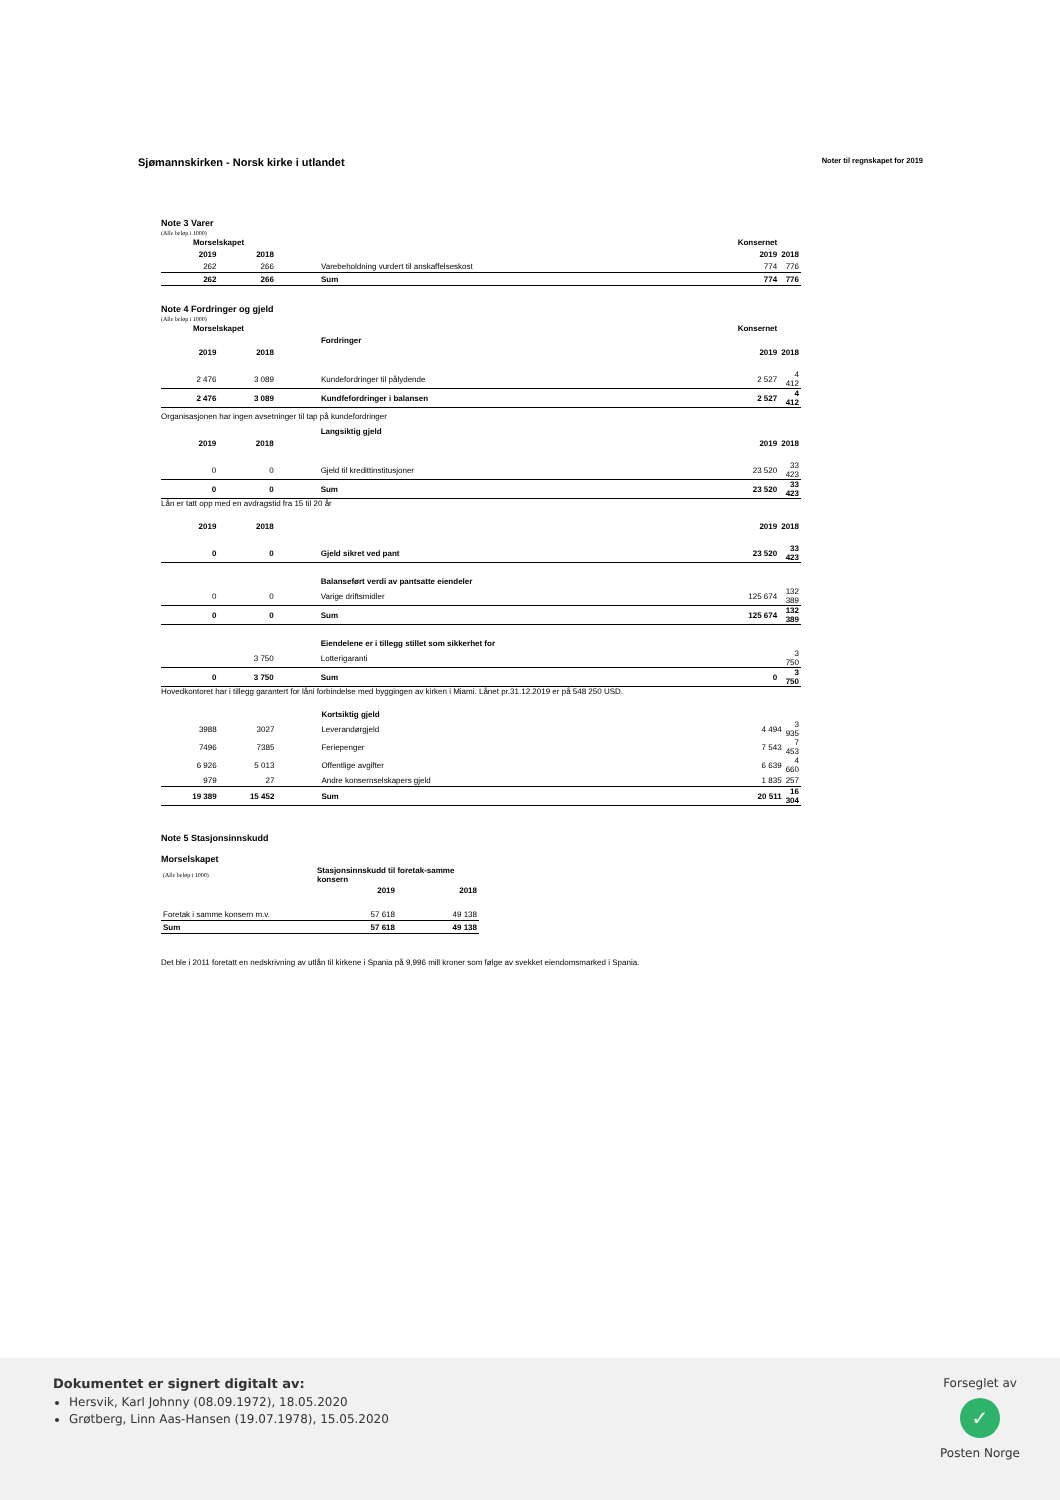Sjømannskirken - Norsk kirke i utlandet Noter til regnskapet for 2019
Note 3 Varer
(Alle beløp i 1000)
| Morselskapet | | | Konsernet | |
| --- | --- | --- | --- | --- |
| 2019 | 2018 | | 2019 | 2018 |
| 262 | 266 | Varebeholdning vurdert til anskaffelseskost | 774 | 776 |
| 262 | 266 | Sum | 774 | 776 |
Note 4 Fordringer og gjeld
(Alle beløp i 1000)
| Morselskapet | | | Konsernet | |
| --- | --- | --- | --- | --- |
| | | Fordringer | | |
| 2019 | 2018 | | 2019 | 2018 |
| 2 476 | 3 089 | Kundefordringer til pålydende | 2 527 | 4 412 |
| 2 476 | 3 089 | Kundfefordringer i balansen | 2 527 | 4 412 |
Organisasjonen har ingen avsetninger til tap på kundefordringer
| | | Langsiktig gjeld | | |
| --- | --- | --- | --- | --- |
| 2019 | 2018 | | 2019 | 2018 |
| 0 | 0 | Gjeld til kredittinstitusjoner | 23 520 | 33 423 |
| 0 | 0 | Sum | 23 520 | 33 423 |
Lån er tatt opp med en avdragstid fra 15 til 20 år
| 2019 | 2018 | | 2019 | 2018 |
| --- | --- | --- | --- | --- |
| 0 | 0 | Gjeld sikret ved pant | 23 520 | 33 423 |
| | | Balanseført verdi av pantsatte eiendeler | | |
| 0 | 0 | Varige driftsmidler | 125 674 | 132 389 |
| 0 | 0 | Sum | 125 674 | 132 389 |
| | | Eiendelene er i tillegg stillet som sikkerhet for | | |
| | 3 750 | Lotterigaranti | | 3 750 |
| 0 | 3 750 | Sum | 0 | 3 750 |
Hovedkontoret har i tillegg garantert for låni forbindelse med byggingen av kirken i Miami. Lånet pr.31.12.2019 er på 548 250 USD.
| | | Kortsiktig gjeld | | |
| --- | --- | --- | --- | --- |
| 3988 | 3027 | Leverandørgjeld | 4 494 | 3 935 |
| 7496 | 7385 | Feriepenger | 7 543 | 7 453 |
| 6 926 | 5 013 | Offentlige avgifter | 6 639 | 4 660 |
| 979 | 27 | Andre konsernselskapers gjeld | 1 835 | 257 |
| 19 389 | 15 452 | Sum | 20 511 | 16 304 |
Note 5 Stasjonsinnskudd
Morselskapet
| (Alle beløp i 1000) | Stasjonsinnskudd til foretak-samme konsern | |
| | 2019 | 2018 |
| Foretak i samme konsern m.v. | 57 618 | 49 138 |
| Sum | 57 618 | 49 138 |
Det ble i 2011 foretatt en nedskrivning av utlån til kirkene i Spania på 9,996 mill kroner som følge av svekket eiendomsmarked i Spania.
Dokumentet er signert digitalt av:
Hersvik, Karl Johnny (08.09.1972), 18.05.2020
Grøtberg, Linn Aas-Hansen (19.07.1978), 15.05.2020
Forseglet av
✓
Posten Norge